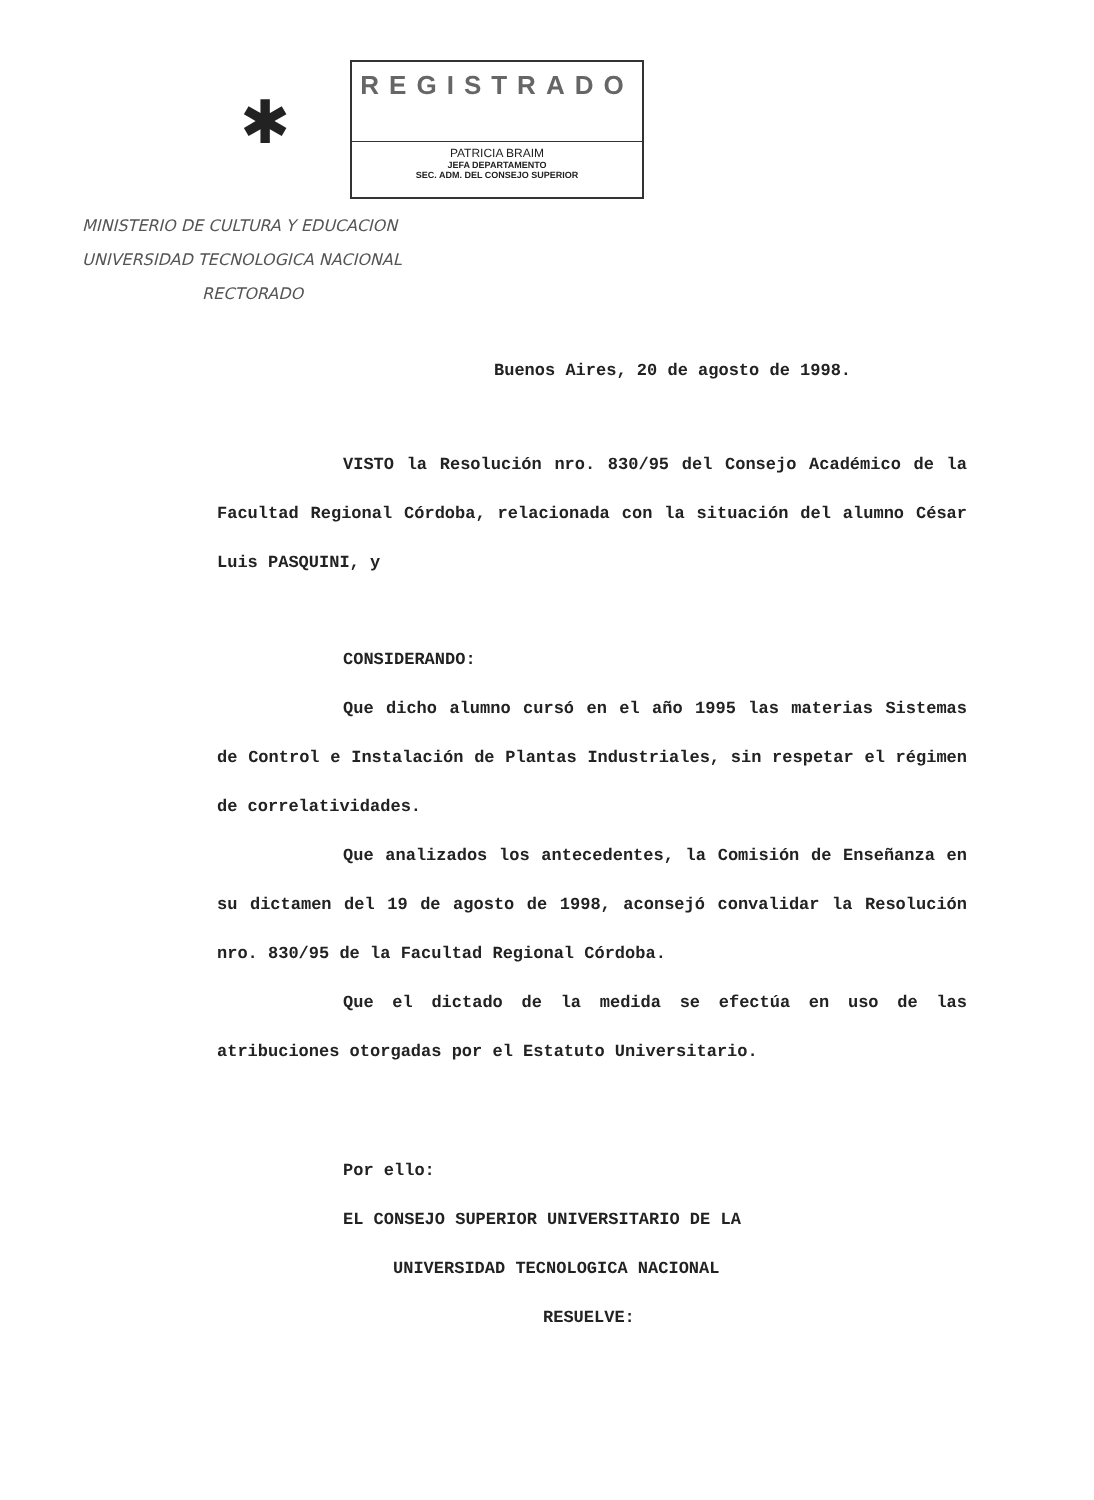✱
REGISTRADO
PATRICIA BRAIM
JEFA DEPARTAMENTO
SEC. ADM. DEL CONSEJO SUPERIOR
MINISTERIO DE CULTURA Y EDUCACION
UNIVERSIDAD TECNOLOGICA NACIONAL
RECTORADO
Buenos Aires, 20 de agosto de 1998.
VISTO la Resolución nro. 830/95 del Consejo Académico de la Facultad Regional Córdoba, relacionada con la situación del alumno César Luis PASQUINI, y
CONSIDERANDO:
Que dicho alumno cursó en el año 1995 las materias Sistemas de Control e Instalación de Plantas Industriales, sin respetar el régimen de correlatividades.
Que analizados los antecedentes, la Comisión de Enseñanza en su dictamen del 19 de agosto de 1998, aconsejó convalidar la Resolución nro. 830/95 de la Facultad Regional Córdoba.
Que el dictado de la medida se efectúa en uso de las atribuciones otorgadas por el Estatuto Universitario.
Por ello:
EL CONSEJO SUPERIOR UNIVERSITARIO DE LA
UNIVERSIDAD TECNOLOGICA NACIONAL
RESUELVE: